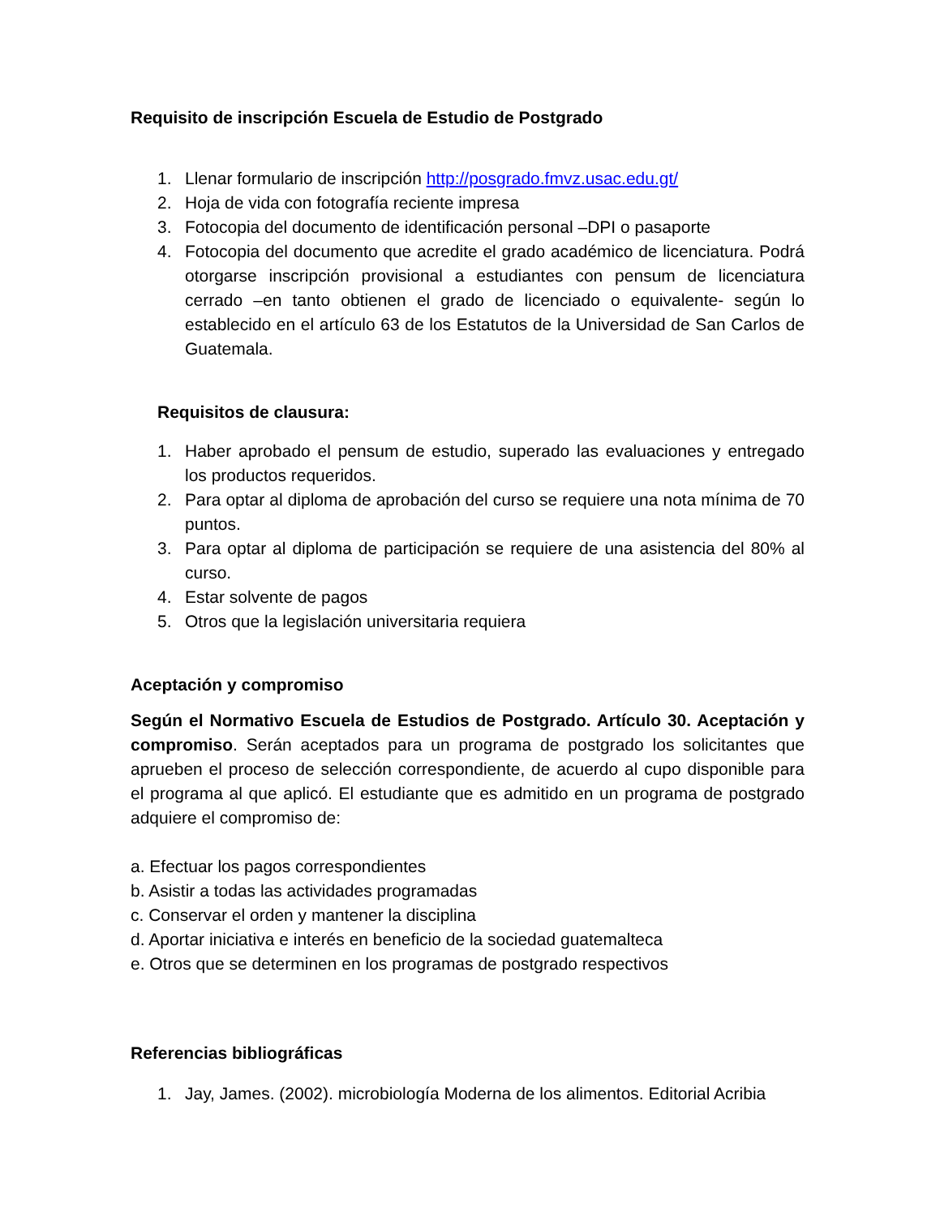Requisito de inscripción Escuela de Estudio de Postgrado
1. Llenar formulario de inscripción http://posgrado.fmvz.usac.edu.gt/
2. Hoja de vida con fotografía reciente impresa
3. Fotocopia del documento de identificación personal –DPI o pasaporte
4. Fotocopia del documento que acredite el grado académico de licenciatura. Podrá otorgarse inscripción provisional a estudiantes con pensum de licenciatura cerrado –en tanto obtienen el grado de licenciado o equivalente- según lo establecido en el artículo 63 de los Estatutos de la Universidad de San Carlos de Guatemala.
Requisitos de clausura:
1. Haber aprobado el pensum de estudio, superado las evaluaciones y entregado los productos requeridos.
2. Para optar al diploma de aprobación del curso se requiere una nota mínima de 70 puntos.
3. Para optar al diploma de participación se requiere de una asistencia del 80% al curso.
4. Estar solvente de pagos
5. Otros que la legislación universitaria requiera
Aceptación y compromiso
Según el Normativo Escuela de Estudios de Postgrado. Artículo 30. Aceptación y compromiso. Serán aceptados para un programa de postgrado los solicitantes que aprueben el proceso de selección correspondiente, de acuerdo al cupo disponible para el programa al que aplicó. El estudiante que es admitido en un programa de postgrado adquiere el compromiso de:
a. Efectuar los pagos correspondientes
b. Asistir a todas las actividades programadas
c. Conservar el orden y mantener la disciplina
d. Aportar iniciativa e interés en beneficio de la sociedad guatemalteca
e. Otros que se determinen en los programas de postgrado respectivos
Referencias bibliográficas
1. Jay, James. (2002). microbiología Moderna de los alimentos. Editorial Acribia